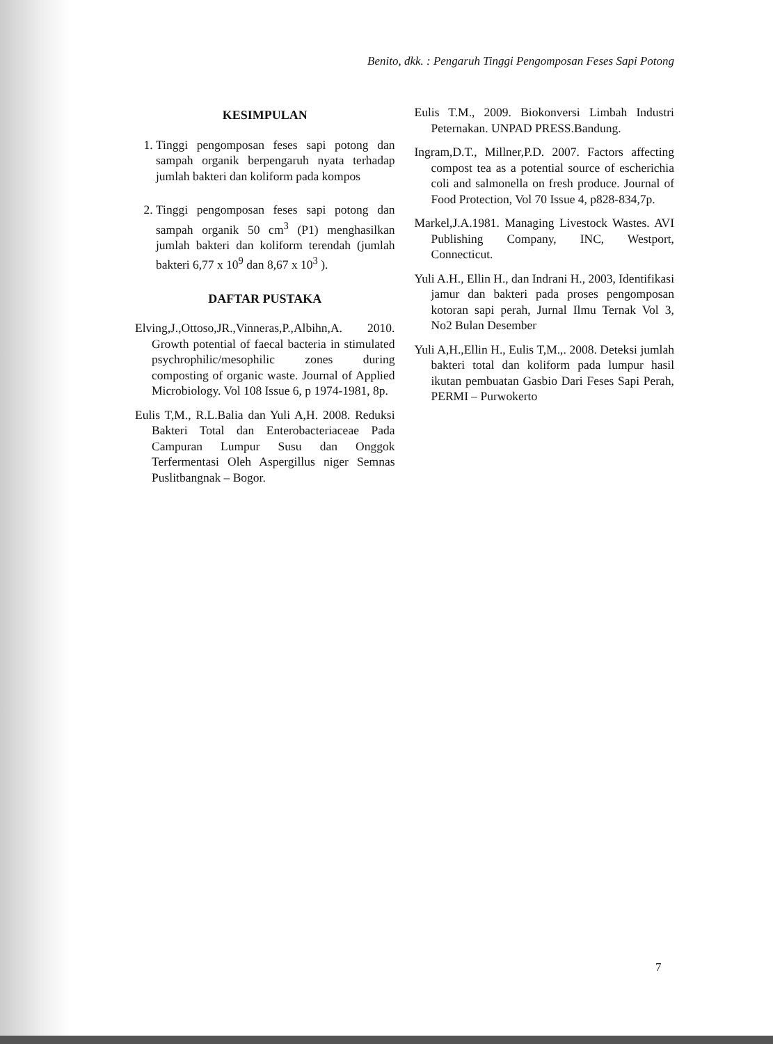Benito, dkk. : Pengaruh Tinggi Pengomposan Feses Sapi Potong
KESIMPULAN
1. Tinggi pengomposan feses sapi potong dan sampah organik berpengaruh nyata terhadap jumlah bakteri dan koliform pada kompos
2. Tinggi pengomposan feses sapi potong dan sampah organik 50 cm<sup>3</sup> (P1) menghasilkan jumlah bakteri dan koliform terendah (jumlah bakteri 6,77 x 10<sup>9</sup> dan 8,67 x 10<sup>3</sup> ).
DAFTAR PUSTAKA
Elving,J.,Ottoso,JR.,Vinneras,P.,Albihn,A. 2010. Growth potential of faecal bacteria in stimulated psychrophilic/mesophilic zones during composting of organic waste. Journal of Applied Microbiology. Vol 108 Issue 6, p 1974-1981, 8p.
Eulis T,M., R.L.Balia dan Yuli A,H. 2008. Reduksi Bakteri Total dan Enterobacteriaceae Pada Campuran Lumpur Susu dan Onggok Terfermentasi Oleh Aspergillus niger Semnas Puslitbangnak – Bogor.
Eulis T.M., 2009. Biokonversi Limbah Industri Peternakan. UNPAD PRESS.Bandung.
Ingram,D.T., Millner,P.D. 2007. Factors affecting compost tea as a potential source of escherichia coli and salmonella on fresh produce. Journal of Food Protection, Vol 70 Issue 4, p828-834,7p.
Markel,J.A.1981. Managing Livestock Wastes. AVI Publishing Company, INC, Westport, Connecticut.
Yuli A.H., Ellin H., dan Indrani H., 2003, Identifikasi jamur dan bakteri pada proses pengomposan kotoran sapi perah, Jurnal Ilmu Ternak Vol 3, No2 Bulan Desember
Yuli A,H.,Ellin H., Eulis T,M.,. 2008. Deteksi jumlah bakteri total dan koliform pada lumpur hasil ikutan pembuatan Gasbio Dari Feses Sapi Perah, PERMI – Purwokerto
7